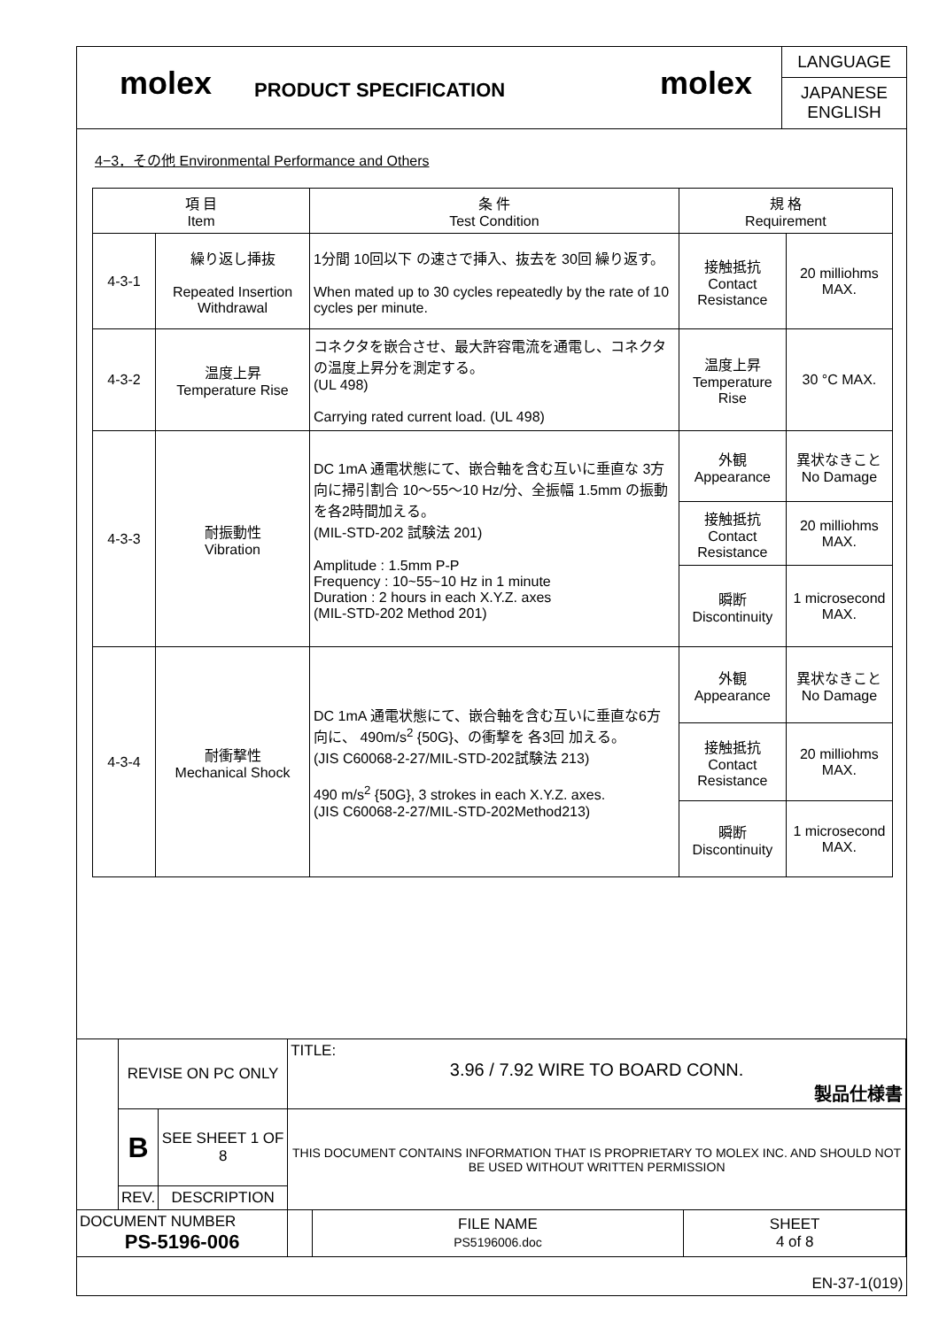molex
PRODUCT SPECIFICATION
molex
LANGUAGE
JAPANESE
ENGLISH
4−3．その他 Environmental Performance and Others
| 項 目 Item | | 条 件 Test Condition | 規 格 Requirement | |
| --- | --- | --- | --- | --- |
| 4-3-1 | 繰り返し挿抜 Repeated Insertion Withdrawal | 1分間 10回以下 の速さで挿入、抜去を 30回 繰り返す。 When mated up to 30 cycles repeatedly by the rate of 10 cycles per minute. | 接触抵抗 Contact Resistance | 20 milliohms MAX. |
| 4-3-2 | 温度上昇 Temperature Rise | コネクタを嵌合させ、最大許容電流を通電し、コネクタの温度上昇分を測定する。 (UL 498) Carrying rated current load. (UL 498) | 温度上昇 Temperature Rise | 30 °C MAX. |
| 4-3-3 | 耐振動性 Vibration | DC 1mA 通電状態にて、嵌合軸を含む互いに垂直な 3方向に掃引割合 10〜55〜10 Hz/分、全振幅 1.5mm の振動を各2時間加える。 (MIL-STD-202 試験法 201) Amplitude : 1.5mm P-P Frequency : 10~55~10 Hz in 1 minute Duration : 2 hours in each X.Y.Z. axes (MIL-STD-202 Method 201) | 外観 Appearance | 異状なきこと No Damage |
| | | | 接触抵抗 Contact Resistance | 20 milliohms MAX. |
| | | | 瞬断 Discontinuity | 1 microsecond MAX. |
| 4-3-4 | 耐衝撃性 Mechanical Shock | DC 1mA 通電状態にて、嵌合軸を含む互いに垂直な6方向に、 490m/s<sup>2</sup> {50G}、の衝撃を 各3回 加える。 (JIS C60068-2-27/MIL-STD-202試験法 213) 490 m/s<sup>2</sup> {50G}, 3 strokes in each X.Y.Z. axes. (JIS C60068-2-27/MIL-STD-202Method213) | 外観 Appearance | 異状なきこと No Damage |
| | | | 接触抵抗 Contact Resistance | 20 milliohms MAX. |
| | | | 瞬断 Discontinuity | 1 microsecond MAX. |
| | REVISE ON PC ONLY | | TITLE: 3.96 / 7.92 WIRE TO BOARD CONN. 製品仕様書 | | |
| | B | SEE SHEET 1 OF 8 | THIS DOCUMENT CONTAINS INFORMATION THAT IS PROPRIETARY TO MOLEX INC. AND SHOULD NOT BE USED WITHOUT WRITTEN PERMISSION | | |
| | REV. | DESCRIPTION | | | |
| DOCUMENT NUMBER PS-5196-006 | | | | FILE NAME PS5196006.doc | SHEET 4 of 8 |
| EN-37-1(019) | | | | | |